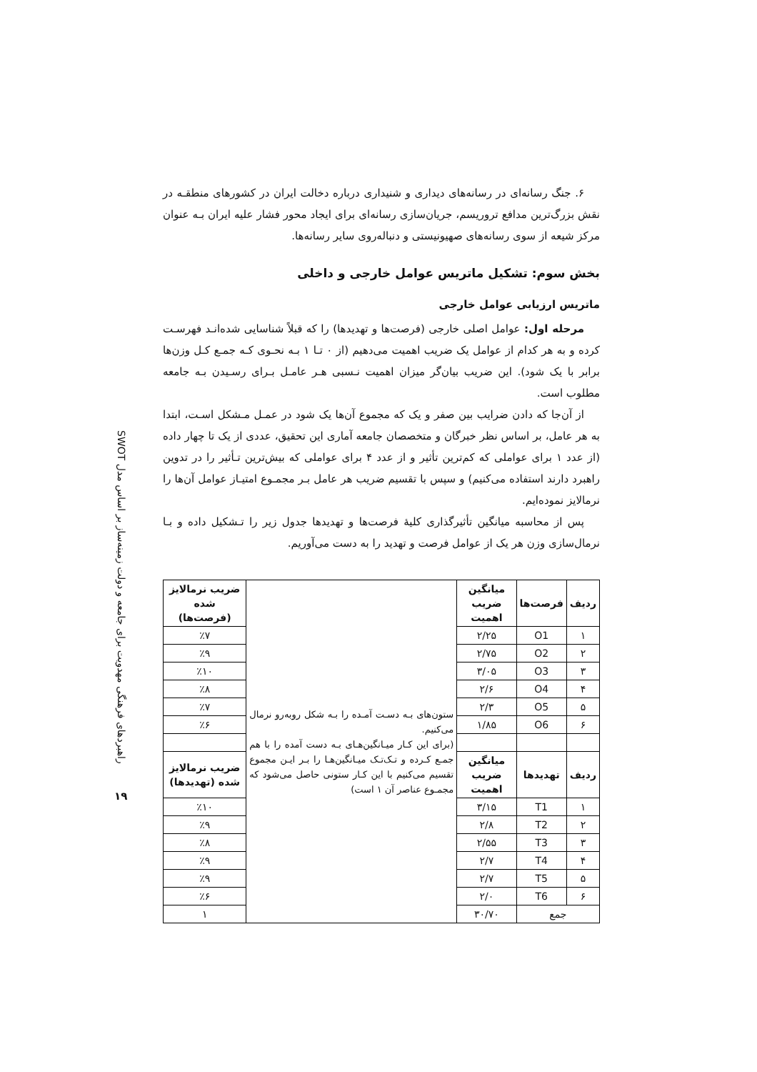راهبردهای فرهنگی مهدویت برای جامعه و دولت زمینه‌ساز بر اساس مدل SWOT
۱۹
۶. جنگ رسانه‌ای در رسانه‌های دیداری و شنیداری درباره دخالت ایران در کشورهای منطقـه در نقش بزرگ‌ترین مدافع تروریسم، جریان‌سازی رسانه‌ای برای ایجاد محور فشار علیه ایران بـه عنوان مرکز شیعه از سوی رسانه‌های صهیونیستی و دنباله‌روی سایر رسانه‌ها.
بخش سوم: تشکیل ماتریس عوامل خارجی و داخلی
ماتریس ارزیابی عوامل خارجی
مرحله اول: عوامل اصلی خارجی (فرصت‌ها و تهدیدها) را که قبلاً شناسایی شده‌انـد فهرسـت کرده و به هر کدام از عوامل یک ضریب اهمیت می‌دهیم (از ۰ تـا ۱ بـه نحـوی کـه جمـع کـل وزن‌ها برابر با یک شود). این ضریب بیان‌گر میزان اهمیت نـسبی هـر عامـل بـرای رسـیدن بـه جامعه مطلوب است.
از آن‌جا که دادن ضرایب بین صفر و یک که مجموع آن‌ها یک شود در عمـل مـشکل اسـت، ابتدا به هر عامل، بر اساس نظر خبرگان و متخصصان جامعه آماری این تحقیق، عددی از یک تا چهار داده (از عدد ۱ برای عواملی که کم‌ترین تأثیر و از عدد ۴ برای عواملی که بیش‌ترین تـأثیر را در تدوین راهبرد دارند استفاده می‌کنیم) و سپس با تقسیم ضریب هر عامل بـر مجمـوع امتیـاز عوامل آن‌ها را نرمالایز نموده‌ایم.
پس از محاسبه میانگین تأثیرگذاری کلیهٔ فرصت‌ها و تهدیدها جدول زیر را تـشکیل داده و بـا نرمال‌سازی وزن هر یک از عوامل فرصت و تهدید را به دست می‌آوریم.
| ردیف | فرصت‌ها | میانگین ضریب اهمیت | ستون‌های بـه دسـت آمـده را بـه شکل روبه‌رو نرمال می‌کنیم. (برای این کـار میـانگین‌هـای بـه دست آمده را با هم جمـع کـرده و تـک‌تـک میـانگین‌هـا را بـر ایـن مجموع تقسیم می‌کنیم با این کـار ستونی حاصل می‌شود که مجمـوع عناصر آن ۱ است) | ضریب نرمالایز شده (فرصت‌ها) |
| ۱ | O1 | ۲/۲۵ | | ٪۷ |
| ۲ | O2 | ۲/۷۵ | | ٪۹ |
| ۳ | O3 | ۳/۰۵ | | ٪۱۰ |
| ۴ | O4 | ۲/۶ | | ٪۸ |
| ۵ | O5 | ۲/۳ | | ٪۷ |
| ۶ | O6 | ۱/۸۵ | | ٪۶ |
| ردیف | تهدیدها | میانگین ضریب اهمیت | | ضریب نرمالایز شده (تهدیدها) |
| ۱ | T1 | ۳/۱۵ | | ٪۱۰ |
| ۲ | T2 | ۲/۸ | | ٪۹ |
| ۳ | T3 | ۲/۵۵ | | ٪۸ |
| ۴ | T4 | ۲/۷ | | ٪۹ |
| ۵ | T5 | ۲/۷ | | ٪۹ |
| ۶ | T6 | ۲/۰ | | ٪۶ |
| جمع | | ۳۰/۷۰ | | ۱ |